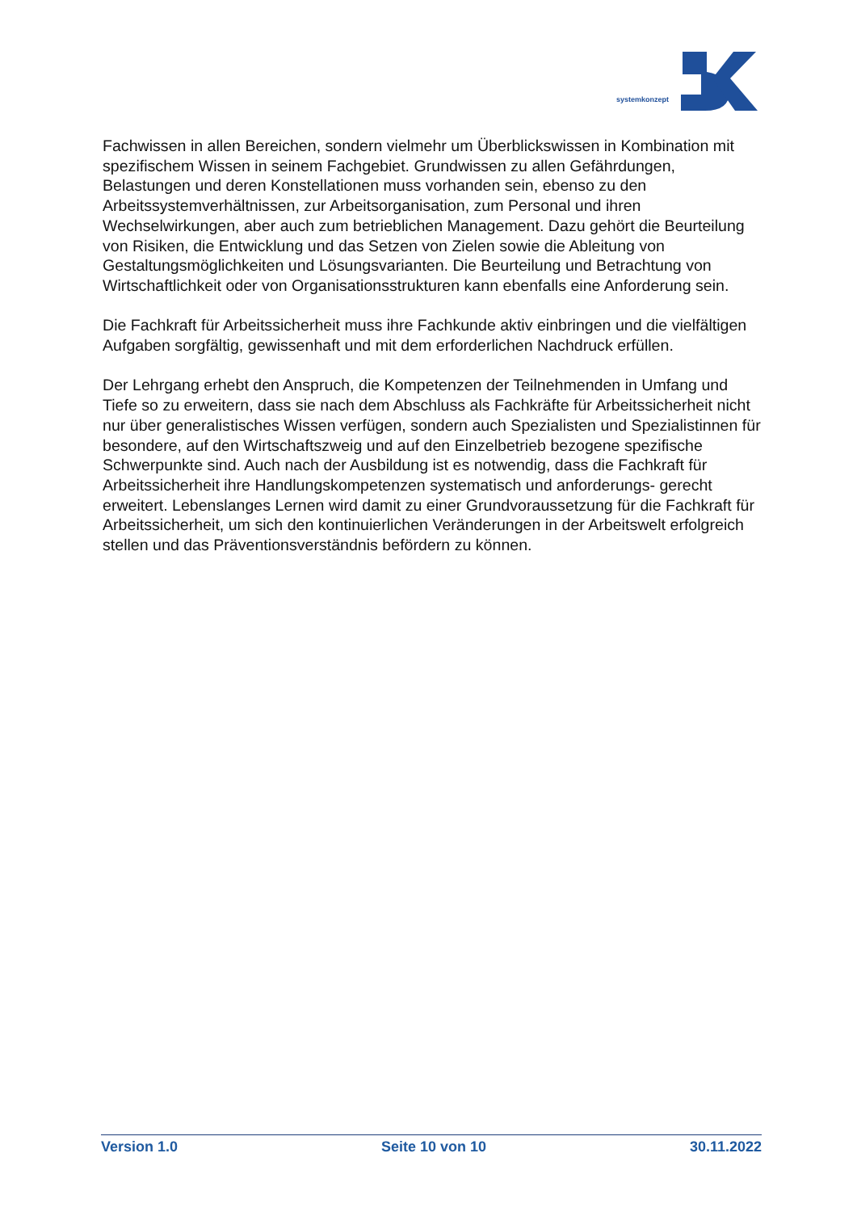systemkonzept
Fachwissen in allen Bereichen, sondern vielmehr um Überblickswissen in Kombination mit spezifischem Wissen in seinem Fachgebiet. Grundwissen zu allen Gefährdungen, Belastungen und deren Konstellationen muss vorhanden sein, ebenso zu den Arbeitssystemverhältnissen, zur Arbeitsorganisation, zum Personal und ihren Wechselwirkungen, aber auch zum betrieblichen Management. Dazu gehört die Beurteilung von Risiken, die Entwicklung und das Setzen von Zielen sowie die Ableitung von Gestaltungsmöglichkeiten und Lösungsvarianten. Die Beurteilung und Betrachtung von Wirtschaftlichkeit oder von Organisationsstrukturen kann ebenfalls eine Anforderung sein.
Die Fachkraft für Arbeitssicherheit muss ihre Fachkunde aktiv einbringen und die vielfältigen Aufgaben sorgfältig, gewissenhaft und mit dem erforderlichen Nachdruck erfüllen.
Der Lehrgang erhebt den Anspruch, die Kompetenzen der Teilnehmenden in Umfang und Tiefe so zu erweitern, dass sie nach dem Abschluss als Fachkräfte für Arbeitssicherheit nicht nur über generalistisches Wissen verfügen, sondern auch Spezialisten und Spezialistinnen für besondere, auf den Wirtschaftszweig und auf den Einzelbetrieb bezogene spezifische Schwerpunkte sind. Auch nach der Ausbildung ist es notwendig, dass die Fachkraft für Arbeitssicherheit ihre Handlungskompetenzen systematisch und anforderungs- gerecht erweitert. Lebenslanges Lernen wird damit zu einer Grundvoraussetzung für die Fachkraft für Arbeitssicherheit, um sich den kontinuierlichen Veränderungen in der Arbeitswelt erfolgreich stellen und das Präventionsverständnis befördern zu können.
Version 1.0 Seite 10 von 10 30.11.2022